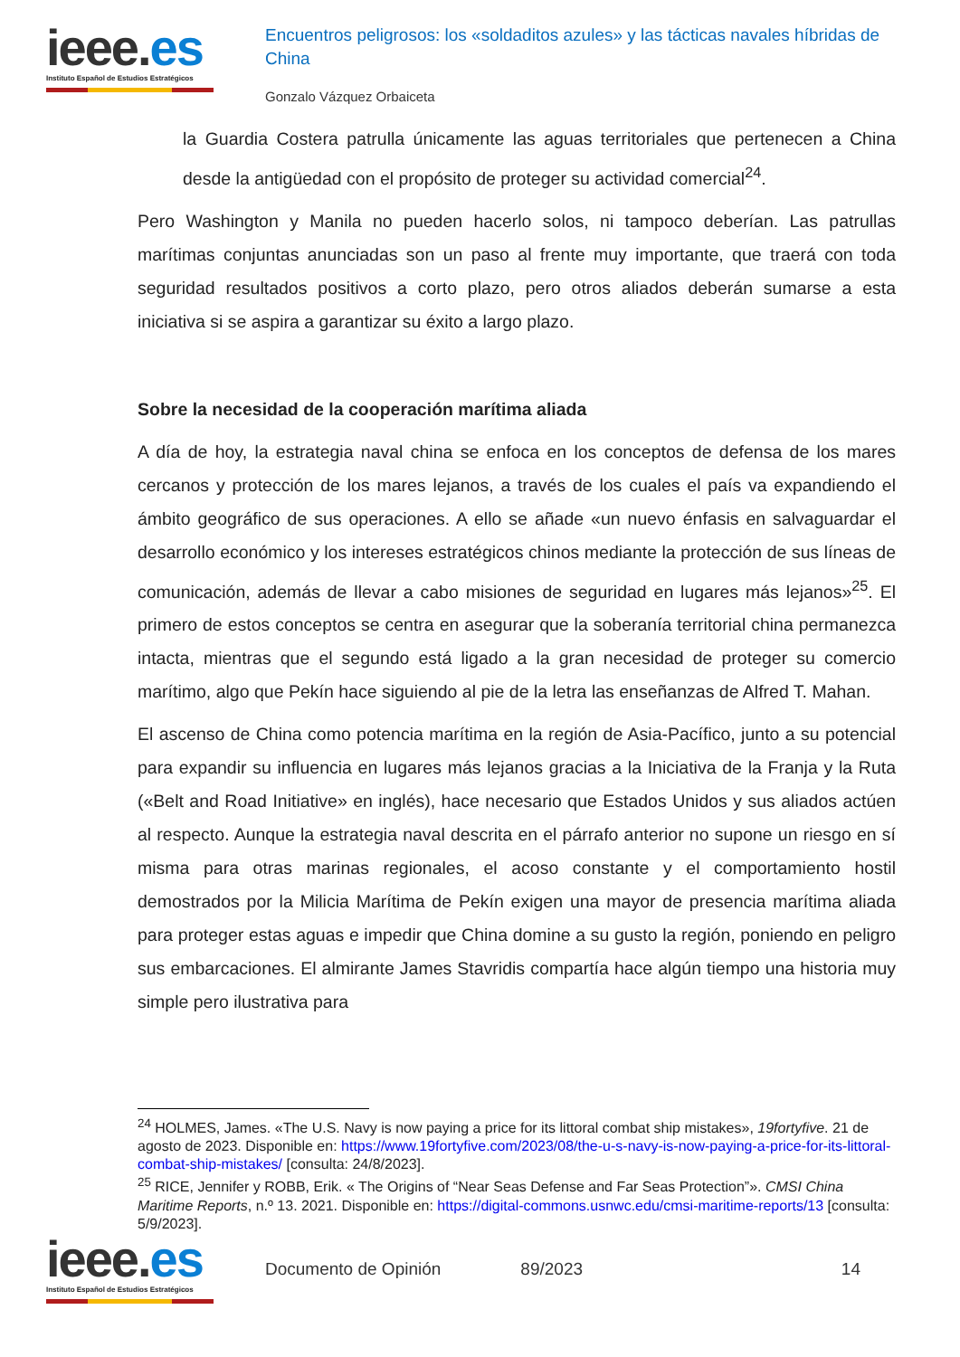ieee.es
Instituto Español de Estudios Estratégicos
Encuentros peligrosos: los «soldaditos azules» y las tácticas navales híbridas de China
Gonzalo Vázquez Orbaiceta
la Guardia Costera patrulla únicamente las aguas territoriales que pertenecen a China desde la antigüedad con el propósito de proteger su actividad comercial<sup>24</sup>.
Pero Washington y Manila no pueden hacerlo solos, ni tampoco deberían. Las patrullas marítimas conjuntas anunciadas son un paso al frente muy importante, que traerá con toda seguridad resultados positivos a corto plazo, pero otros aliados deberán sumarse a esta iniciativa si se aspira a garantizar su éxito a largo plazo.
Sobre la necesidad de la cooperación marítima aliada
A día de hoy, la estrategia naval china se enfoca en los conceptos de defensa de los mares cercanos y protección de los mares lejanos, a través de los cuales el país va expandiendo el ámbito geográfico de sus operaciones. A ello se añade «un nuevo énfasis en salvaguardar el desarrollo económico y los intereses estratégicos chinos mediante la protección de sus líneas de comunicación, además de llevar a cabo misiones de seguridad en lugares más lejanos»<sup>25</sup>. El primero de estos conceptos se centra en asegurar que la soberanía territorial china permanezca intacta, mientras que el segundo está ligado a la gran necesidad de proteger su comercio marítimo, algo que Pekín hace siguiendo al pie de la letra las enseñanzas de Alfred T. Mahan.
El ascenso de China como potencia marítima en la región de Asia-Pacífico, junto a su potencial para expandir su influencia en lugares más lejanos gracias a la Iniciativa de la Franja y la Ruta («Belt and Road Initiative» en inglés), hace necesario que Estados Unidos y sus aliados actúen al respecto. Aunque la estrategia naval descrita en el párrafo anterior no supone un riesgo en sí misma para otras marinas regionales, el acoso constante y el comportamiento hostil demostrados por la Milicia Marítima de Pekín exigen una mayor de presencia marítima aliada para proteger estas aguas e impedir que China domine a su gusto la región, poniendo en peligro sus embarcaciones. El almirante James Stavridis compartía hace algún tiempo una historia muy simple pero ilustrativa para
<sup>24</sup> HOLMES, James. «The U.S. Navy is now paying a price for its littoral combat ship mistakes», 19fortyfive. 21 de agosto de 2023. Disponible en: https://www.19fortyfive.com/2023/08/the-u-s-navy-is-now-paying-a-price-for-its-littoral-combat-ship-mistakes/ [consulta: 24/8/2023].
<sup>25</sup> RICE, Jennifer y ROBB, Erik. « The Origins of “Near Seas Defense and Far Seas Protection”». CMSI China Maritime Reports, n.º 13. 2021. Disponible en: https://digital-commons.usnwc.edu/cmsi-maritime-reports/13 [consulta: 5/9/2023].
ieee.es
Instituto Español de Estudios Estratégicos
Documento de Opinión 89/2023 14